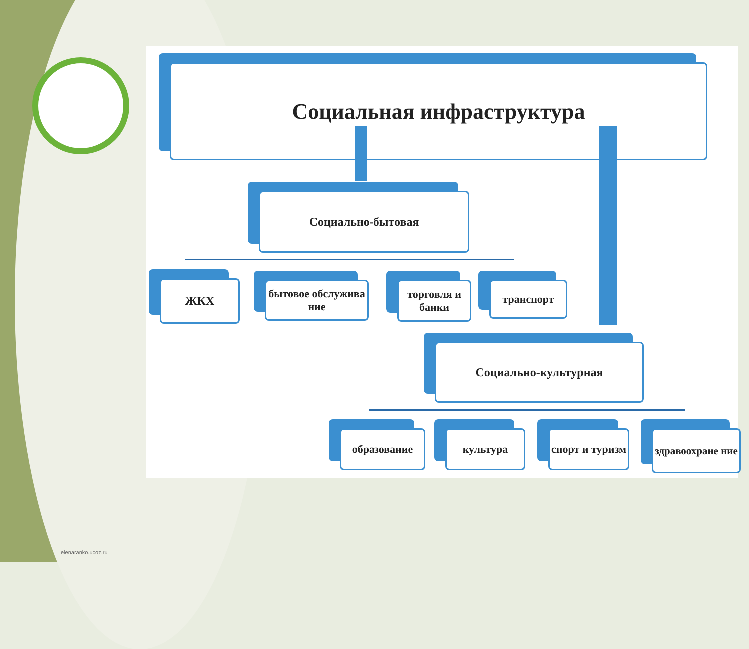Социальная инфраструктура
Социально-бытовая
ЖКХ
бытовое обслужива ние
торговля и банки
транспорт
Социально-культурная
образование культура
спорт и туризм
здравоохране ние
elenaranko.ucoz.ru